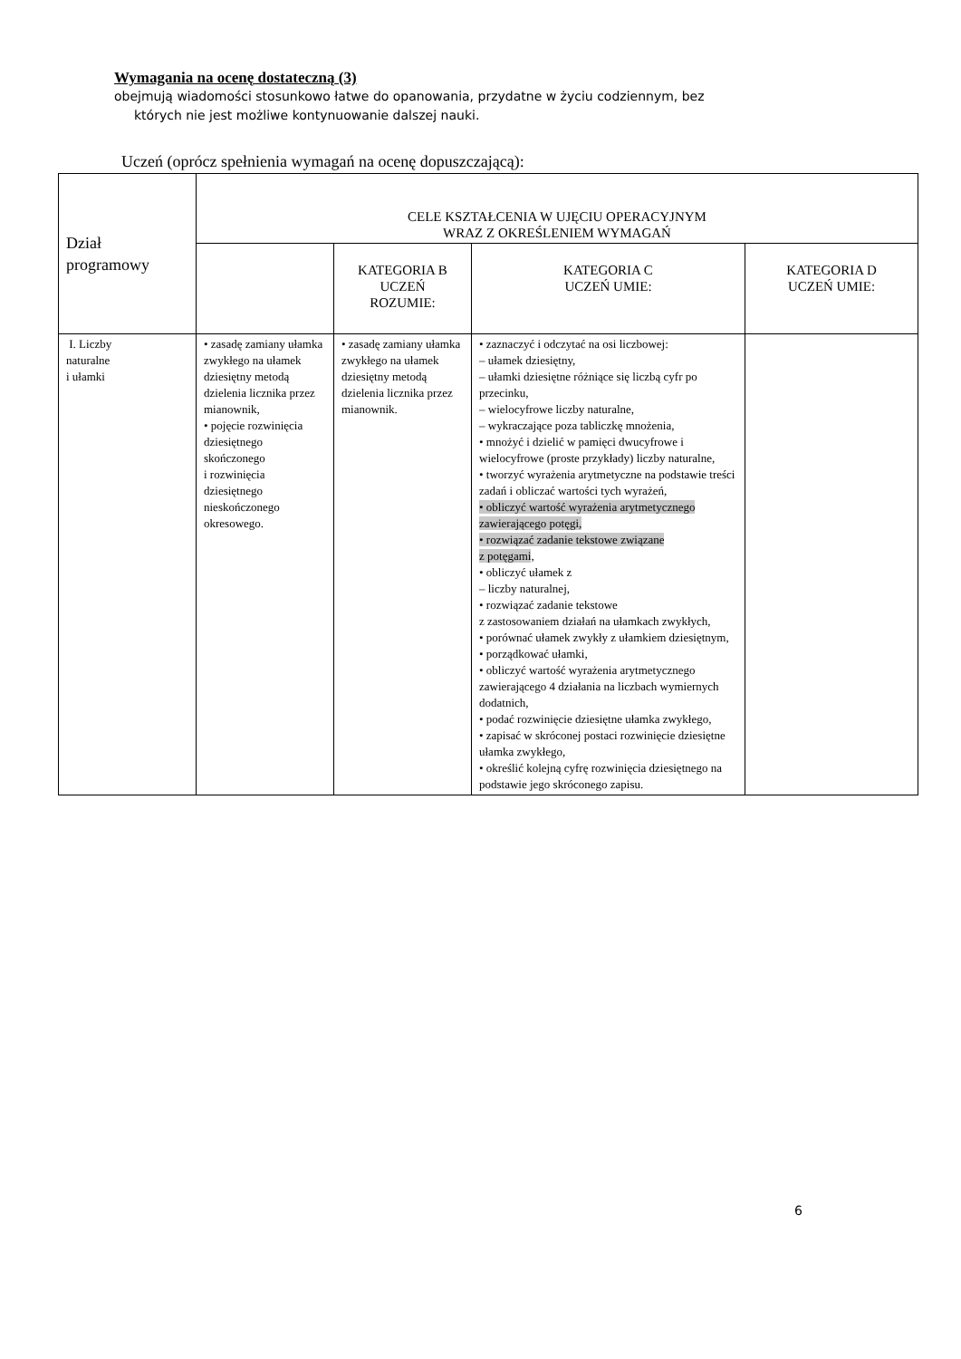Wymagania na ocenę dostateczną (3)
obejmują wiadomości stosunkowo łatwe do opanowania, przydatne w życiu codziennym, bez
których nie jest możliwe kontynuowanie dalszej nauki.
Uczeń (oprócz spełnienia wymagań na ocenę dopuszczającą):
| Dział programowy | CELE KSZTAŁCENIA W UJĘCIU OPERACYJNYM WRAZ Z OKREŚLENIEM WYMAGAŃ | | | |
| --- | --- | --- | --- | --- |
| | | KATEGORIA B UCZEŃ ROZUMIE: | KATEGORIA C UCZEŃ UMIE: | KATEGORIA D UCZEŃ UMIE: |
| I. Liczby naturalne i ułamki | • zasadę zamiany ułamka zwykłego na ułamek dziesiętny metodą dzielenia licznika przez mianownik, • pojęcie rozwinięcia dziesiętnego skończonego i rozwinięcia dziesiętnego nieskończonego okresowego. | • zasadę zamiany ułamka zwykłego na ułamek dziesiętny metodą dzielenia licznika przez mianownik. | • zaznaczyć i odczytać na osi liczbowej: – ułamek dziesiętny, – ułamki dziesiętne różniące się liczbą cyfr po przecinku, – wielocyfrowe liczby naturalne, – wykraczające poza tabliczkę mnożenia, • mnożyć i dzielić w pamięci dwucyfrowe i wielocyfrowe (proste przykłady) liczby naturalne, • tworzyć wyrażenia arytmetyczne na podstawie treści zadań i obliczać wartości tych wyrażeń, • obliczyć wartość wyrażenia arytmetycznego zawierającego potęgi, • rozwiązać zadanie tekstowe związane z potęgami , • obliczyć ułamek z – liczby naturalnej, • rozwiązać zadanie tekstowe z zastosowaniem działań na ułamkach zwykłych, • porównać ułamek zwykły z ułamkiem dziesiętnym, • porządkować ułamki, • obliczyć wartość wyrażenia arytmetycznego zawierającego 4 działania na liczbach wymiernych dodatnich, • podać rozwinięcie dziesiętne ułamka zwykłego, • zapisać w skróconej postaci rozwinięcie dziesiętne ułamka zwykłego, • określić kolejną cyfrę rozwinięcia dziesiętnego na podstawie jego skróconego zapisu. | |
6